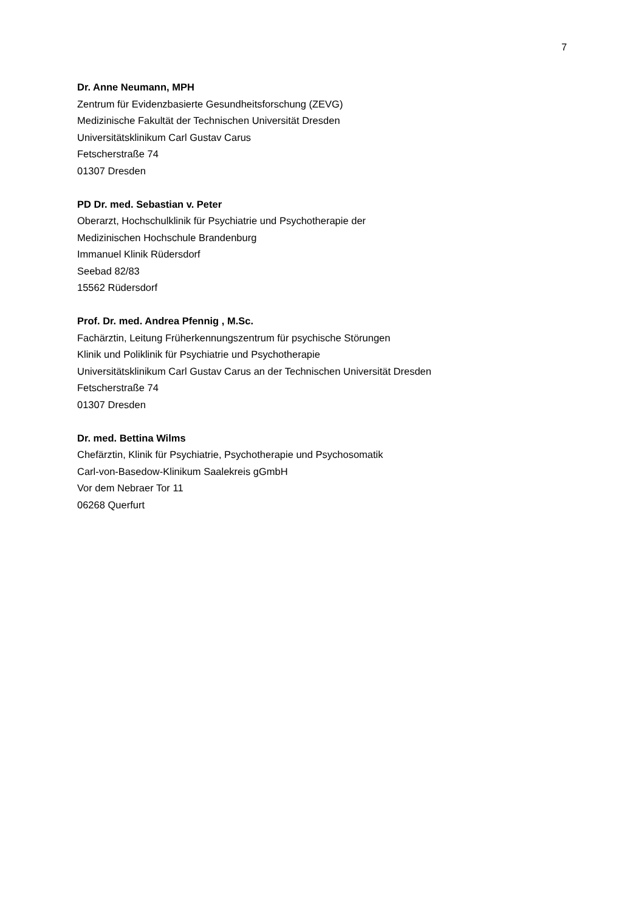7
Dr. Anne Neumann, MPH
Zentrum für Evidenzbasierte Gesundheitsforschung (ZEVG)
Medizinische Fakultät der Technischen Universität Dresden
Universitätsklinikum Carl Gustav Carus
Fetscherstraße 74
01307 Dresden
PD Dr. med. Sebastian v. Peter
Oberarzt, Hochschulklinik für Psychiatrie und Psychotherapie der
Medizinischen Hochschule Brandenburg
Immanuel Klinik Rüdersdorf
Seebad 82/83
15562 Rüdersdorf
Prof. Dr. med. Andrea Pfennig , M.Sc.
Fachärztin, Leitung Früherkennungszentrum für psychische Störungen
Klinik und Poliklinik für Psychiatrie und Psychotherapie
Universitätsklinikum Carl Gustav Carus an der Technischen Universität Dresden
Fetscherstraße 74
01307 Dresden
Dr. med. Bettina Wilms
Chefärztin, Klinik für Psychiatrie, Psychotherapie und Psychosomatik
Carl-von-Basedow-Klinikum Saalekreis gGmbH
Vor dem Nebraer Tor 11
06268 Querfurt